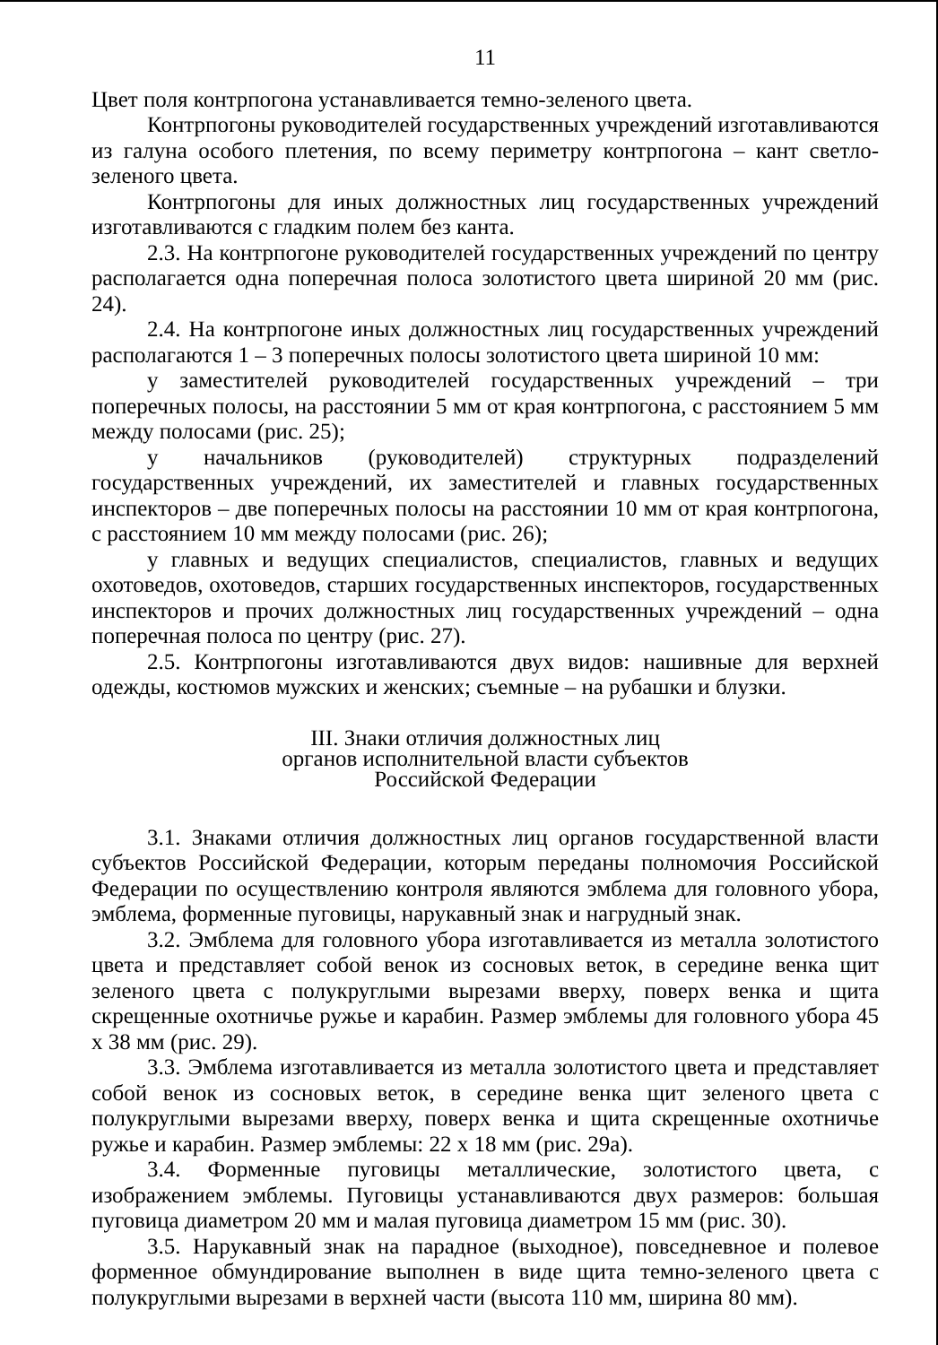11
Цвет поля контрпогона устанавливается темно-зеленого цвета.
Контрпогоны руководителей государственных учреждений изготавливаются из галуна особого плетения, по всему периметру контрпогона – кант светло-зеленого цвета.
Контрпогоны для иных должностных лиц государственных учреждений изготавливаются с гладким полем без канта.
2.3. На контрпогоне руководителей государственных учреждений по центру располагается одна поперечная полоса золотистого цвета шириной 20 мм (рис. 24).
2.4. На контрпогоне иных должностных лиц государственных учреждений располагаются 1 – 3 поперечных полосы золотистого цвета шириной 10 мм:
у заместителей руководителей государственных учреждений – три поперечных полосы, на расстоянии 5 мм от края контрпогона, с расстоянием 5 мм между полосами (рис. 25);
у начальников (руководителей) структурных подразделений государственных учреждений, их заместителей и главных государственных инспекторов – две поперечных полосы на расстоянии 10 мм от края контрпогона, с расстоянием 10 мм между полосами (рис. 26);
у главных и ведущих специалистов, специалистов, главных и ведущих охотоведов, охотоведов, старших государственных инспекторов, государственных инспекторов и прочих должностных лиц государственных учреждений – одна поперечная полоса по центру (рис. 27).
2.5. Контрпогоны изготавливаются двух видов: нашивные для верхней одежды, костюмов мужских и женских; съемные – на рубашки и блузки.
III. Знаки отличия должностных лиц
органов исполнительной власти субъектов
Российской Федерации
3.1. Знаками отличия должностных лиц органов государственной власти субъектов Российской Федерации, которым переданы полномочия Российской Федерации по осуществлению контроля являются эмблема для головного убора, эмблема, форменные пуговицы, нарукавный знак и нагрудный знак.
3.2. Эмблема для головного убора изготавливается из металла золотистого цвета и представляет собой венок из сосновых веток, в середине венка щит зеленого цвета с полукруглыми вырезами вверху, поверх венка и щита скрещенные охотничье ружье и карабин. Размер эмблемы для головного убора 45 х 38 мм (рис. 29).
3.3. Эмблема изготавливается из металла золотистого цвета и представляет собой венок из сосновых веток, в середине венка щит зеленого цвета с полукруглыми вырезами вверху, поверх венка и щита скрещенные охотничье ружье и карабин. Размер эмблемы: 22 х 18 мм (рис. 29а).
3.4. Форменные пуговицы металлические, золотистого цвета, с изображением эмблемы. Пуговицы устанавливаются двух размеров: большая пуговица диаметром 20 мм и малая пуговица диаметром 15 мм (рис. 30).
3.5. Нарукавный знак на парадное (выходное), повседневное и полевое форменное обмундирование выполнен в виде щита темно-зеленого цвета с полукруглыми вырезами в верхней части (высота 110 мм, ширина 80 мм).